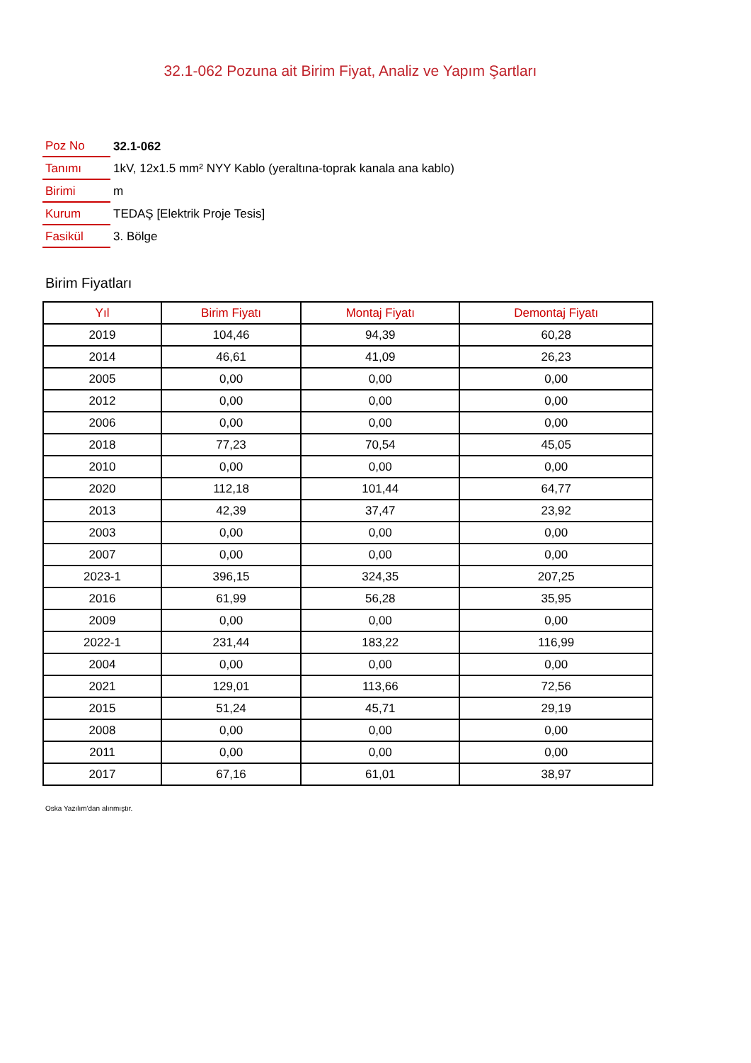32.1-062 Pozuna ait Birim Fiyat, Analiz ve Yapım Şartları
| Poz No | 32.1-062 |
| Tanımı | 1kV, 12x1.5 mm² NYY Kablo (yeraltına-toprak kanala ana kablo) |
| Birimi | m |
| Kurum | TEDAŞ [Elektrik Proje Tesis] |
| Fasikül | 3. Bölge |
Birim Fiyatları
| Yıl | Birim Fiyatı | Montaj Fiyatı | Demontaj Fiyatı |
| --- | --- | --- | --- |
| 2019 | 104,46 | 94,39 | 60,28 |
| 2014 | 46,61 | 41,09 | 26,23 |
| 2005 | 0,00 | 0,00 | 0,00 |
| 2012 | 0,00 | 0,00 | 0,00 |
| 2006 | 0,00 | 0,00 | 0,00 |
| 2018 | 77,23 | 70,54 | 45,05 |
| 2010 | 0,00 | 0,00 | 0,00 |
| 2020 | 112,18 | 101,44 | 64,77 |
| 2013 | 42,39 | 37,47 | 23,92 |
| 2003 | 0,00 | 0,00 | 0,00 |
| 2007 | 0,00 | 0,00 | 0,00 |
| 2023-1 | 396,15 | 324,35 | 207,25 |
| 2016 | 61,99 | 56,28 | 35,95 |
| 2009 | 0,00 | 0,00 | 0,00 |
| 2022-1 | 231,44 | 183,22 | 116,99 |
| 2004 | 0,00 | 0,00 | 0,00 |
| 2021 | 129,01 | 113,66 | 72,56 |
| 2015 | 51,24 | 45,71 | 29,19 |
| 2008 | 0,00 | 0,00 | 0,00 |
| 2011 | 0,00 | 0,00 | 0,00 |
| 2017 | 67,16 | 61,01 | 38,97 |
Oska Yazılım'dan alınmıştır.